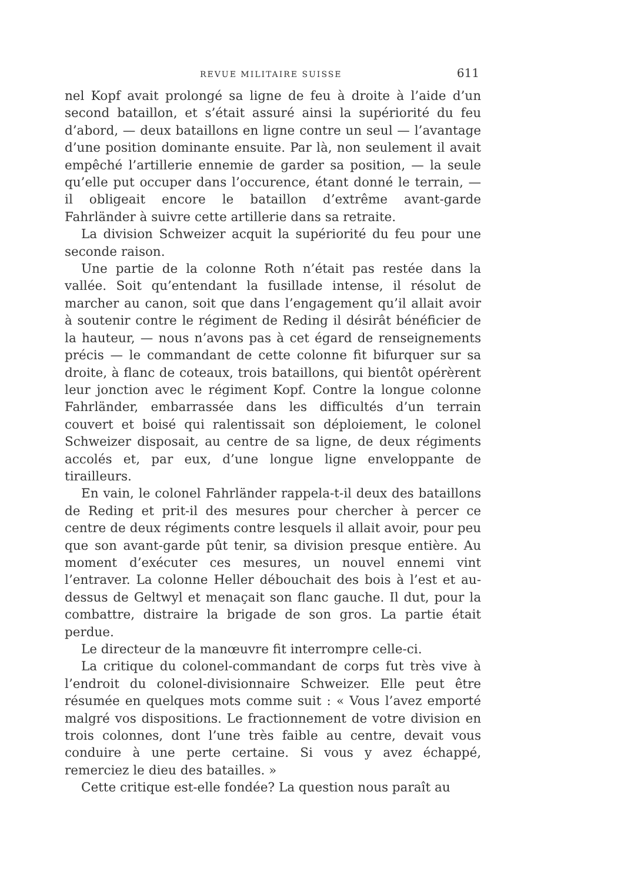REVUE MILITAIRE SUISSE 611
nel Kopf avait prolongé sa ligne de feu à droite à l’aide d’un second bataillon, et s’était assuré ainsi la supériorité du feu d’abord, — deux bataillons en ligne contre un seul — l’avantage d’une position dominante ensuite. Par là, non seulement il avait empêché l’artillerie ennemie de garder sa position, — la seule qu’elle put occuper dans l’occurence, étant donné le terrain, — il obligeait encore le bataillon d’extrême avant-garde Fahrländer à suivre cette artillerie dans sa retraite.
La division Schweizer acquit la supériorité du feu pour une seconde raison.
Une partie de la colonne Roth n’était pas restée dans la vallée. Soit qu’entendant la fusillade intense, il résolut de marcher au canon, soit que dans l’engagement qu’il allait avoir à soutenir contre le régiment de Reding il désirât bénéficier de la hauteur, — nous n’avons pas à cet égard de renseignements précis — le commandant de cette colonne fit bifurquer sur sa droite, à flanc de coteaux, trois bataillons, qui bientôt opérèrent leur jonction avec le régiment Kopf. Contre la longue colonne Fahrländer, embarrassée dans les difficultés d’un terrain couvert et boisé qui ralentissait son déploiement, le colonel Schweizer disposait, au centre de sa ligne, de deux régiments accolés et, par eux, d’une longue ligne enveloppante de tirailleurs.
En vain, le colonel Fahrländer rappela-t-il deux des bataillons de Reding et prit-il des mesures pour chercher à percer ce centre de deux régiments contre lesquels il allait avoir, pour peu que son avant-garde pût tenir, sa division presque entière. Au moment d’exécuter ces mesures, un nouvel ennemi vint l’entraver. La colonne Heller débouchait des bois à l’est et au-dessus de Geltwyl et menaçait son flanc gauche. Il dut, pour la combattre, distraire la brigade de son gros. La partie était perdue.
Le directeur de la manœuvre fit interrompre celle-ci.
La critique du colonel-commandant de corps fut très vive à l’endroit du colonel-divisionnaire Schweizer. Elle peut être résumée en quelques mots comme suit : « Vous l’avez emporté malgré vos dispositions. Le fractionnement de votre division en trois colonnes, dont l’une très faible au centre, devait vous conduire à une perte certaine. Si vous y avez échappé, remerciez le dieu des batailles. »
Cette critique est-elle fondée? La question nous paraît au